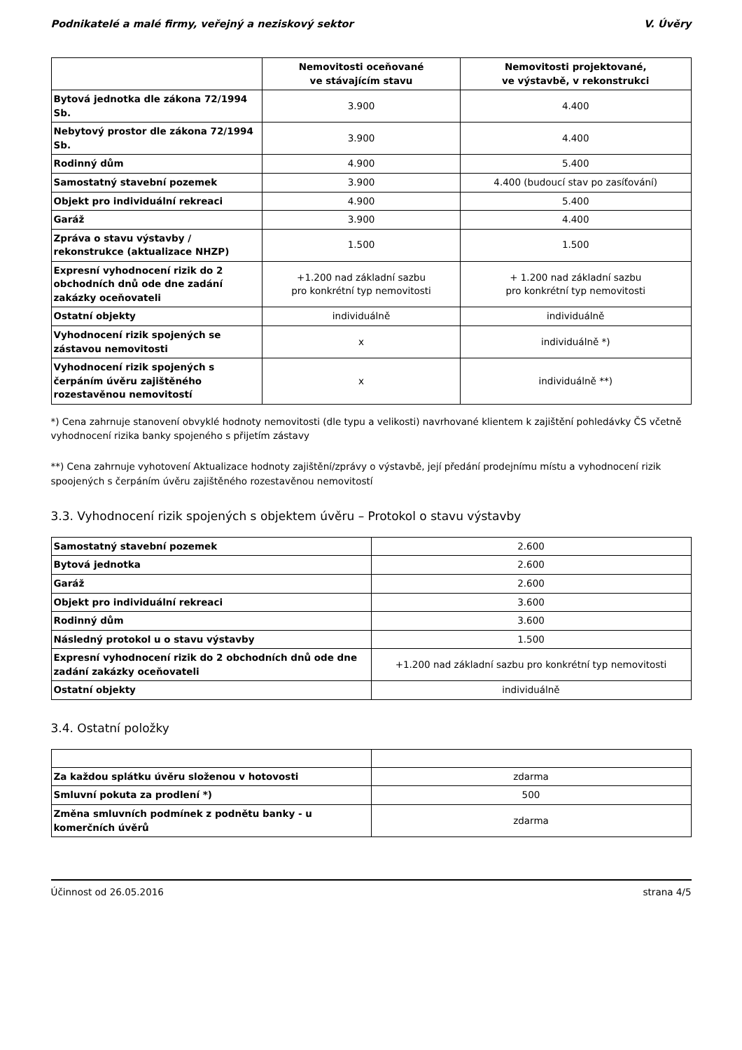Podnikatelé a malé firmy, veřejný a neziskový sektor V. Úvěry
| | Nemovitosti oceňované ve stávajícím stavu | Nemovitosti projektované, ve výstavbě, v rekonstrukci |
| --- | --- | --- |
| Bytová jednotka dle zákona 72/1994 Sb. | 3.900 | 4.400 |
| Nebytový prostor dle zákona 72/1994 Sb. | 3.900 | 4.400 |
| Rodinný dům | 4.900 | 5.400 |
| Samostatný stavební pozemek | 3.900 | 4.400 (budoucí stav po zasíťování) |
| Objekt pro individuální rekreaci | 4.900 | 5.400 |
| Garáž | 3.900 | 4.400 |
| Zpráva o stavu výstavby / rekonstrukce (aktualizace NHZP) | 1.500 | 1.500 |
| Expresní vyhodnocení rizik do 2 obchodních dnů ode dne zadání zakázky oceňovateli | +1.200 nad základní sazbu pro konkrétní typ nemovitosti | + 1.200 nad základní sazbu pro konkrétní typ nemovitosti |
| Ostatní objekty | individuálně | individuálně |
| Vyhodnocení rizik spojených se zástavou nemovitosti | x | individuálně *) |
| Vyhodnocení rizik spojených s čerpáním úvěru zajištěného rozestavěnou nemovitostí | x | individuálně **) |
*) Cena zahrnuje stanovení obvyklé hodnoty nemovitosti (dle typu a velikosti) navrhované klientem k zajištění pohledávky ČS včetně vyhodnocení rizika banky spojeného s přijetím zástavy
**) Cena zahrnuje vyhotovení Aktualizace hodnoty zajištění/zprávy o výstavbě, její předání prodejnímu místu a vyhodnocení rizik spoojených s čerpáním úvěru zajištěného rozestavěnou nemovitostí
3.3. Vyhodnocení rizik spojených s objektem úvěru – Protokol o stavu výstavby
| Samostatný stavební pozemek | 2.600 |
| Bytová jednotka | 2.600 |
| Garáž | 2.600 |
| Objekt pro individuální rekreaci | 3.600 |
| Rodinný dům | 3.600 |
| Následný protokol u o stavu výstavby | 1.500 |
| Expresní vyhodnocení rizik do 2 obchodních dnů ode dne zadání zakázky oceňovateli | +1.200 nad základní sazbu pro konkrétní typ nemovitosti |
| Ostatní objekty | individuálně |
3.4. Ostatní položky
| Za každou splátku úvěru složenou v hotovosti | zdarma |
| Smluvní pokuta za prodlení *) | 500 |
| Změna smluvních podmínek z podnětu banky - u komerčních úvěrů | zdarma |
Účinnost od 26.05.2016 strana 4/5